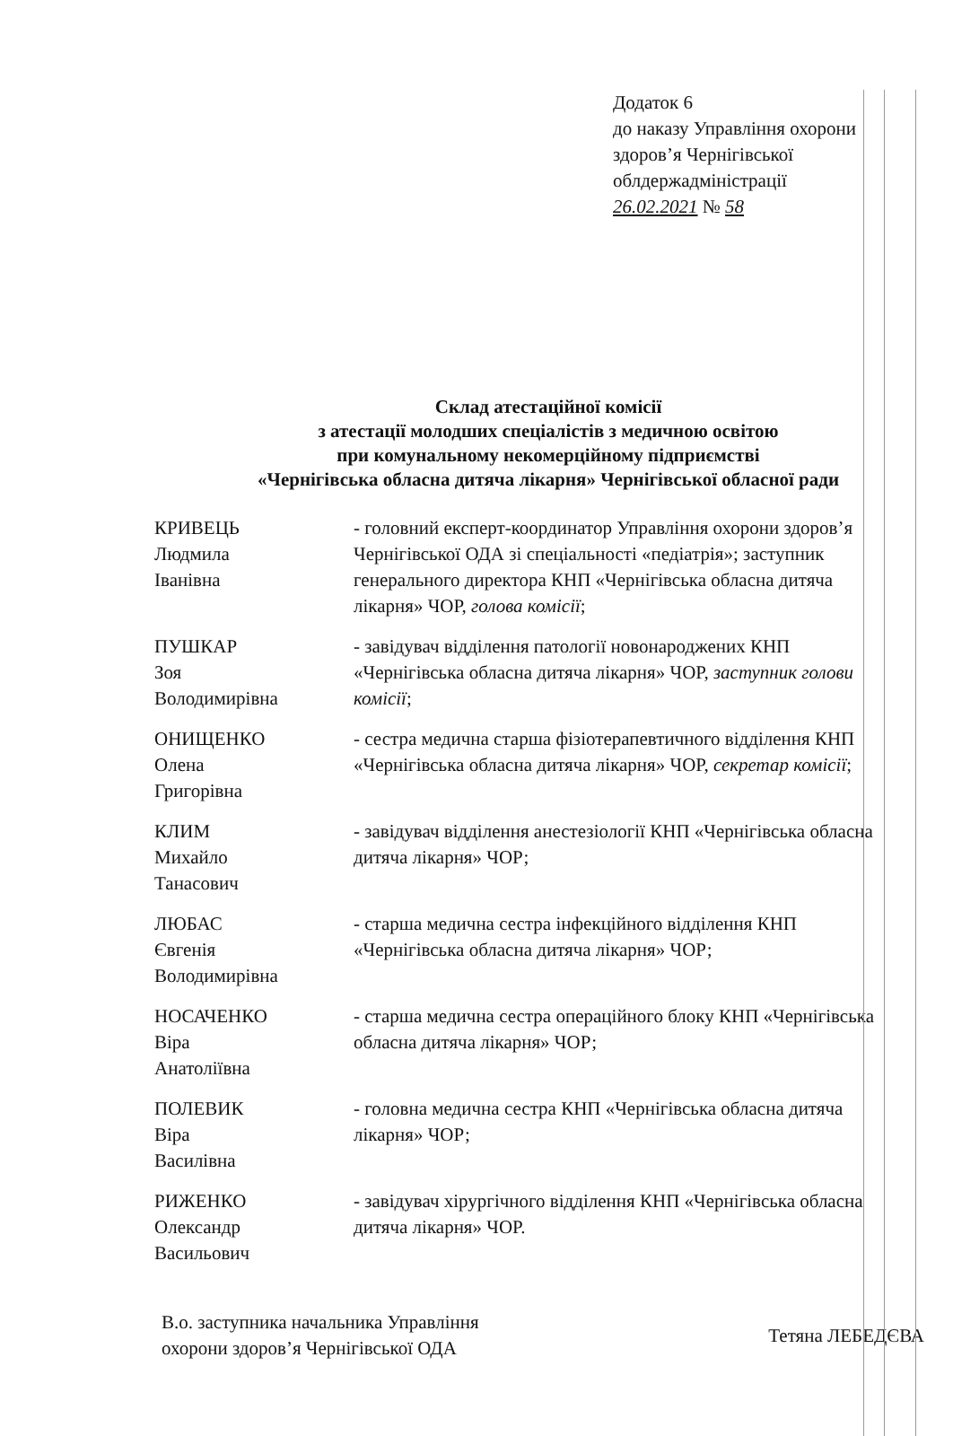Додаток 6
до наказу Управління охорони
здоров’я Чернігівської
облдержадміністрації
26.02.2021 № 58
Склад атестаційної комісії
з атестації молодших спеціалістів з медичною освітою
при комунальному некомерційному підприємстві
«Чернігівська обласна дитяча лікарня» Чернігівської обласної ради
КРИВЕЦЬ
Людмила
Іванівна
- головний експерт-координатор Управління охорони здоров’я Чернігівської ОДА зі спеціальності «педіатрія»; заступник генерального директора КНП «Чернігівська обласна дитяча лікарня» ЧОР, голова комісії;
ПУШКАР
Зоя
Володимирівна
- завідувач відділення патології новонароджених КНП «Чернігівська обласна дитяча лікарня» ЧОР, заступник голови комісії;
ОНИЩЕНКО
Олена
Григорівна
- сестра медична старша фізіотерапевтичного відділення КНП «Чернігівська обласна дитяча лікарня» ЧОР, секретар комісії;
КЛИМ
Михайло
Танасович
- завідувач відділення анестезіології КНП «Чернігівська обласна дитяча лікарня» ЧОР;
ЛЮБАС
Євгенія
Володимирівна
- старша медична сестра інфекційного відділення КНП «Чернігівська обласна дитяча лікарня» ЧОР;
НОСАЧЕНКО
Віра
Анатоліївна
- старша медична сестра операційного блоку КНП «Чернігівська обласна дитяча лікарня» ЧОР;
ПОЛЕВИК
Віра
Василівна
- головна медична сестра КНП «Чернігівська обласна дитяча лікарня» ЧОР;
РИЖЕНКО
Олександр
Васильович
- завідувач хірургічного відділення КНП «Чернігівська обласна дитяча лікарня» ЧОР.
В.о. заступника начальника Управління
охорони здоров’я Чернігівської ОДА
Тетяна ЛЕБЕДЄВА